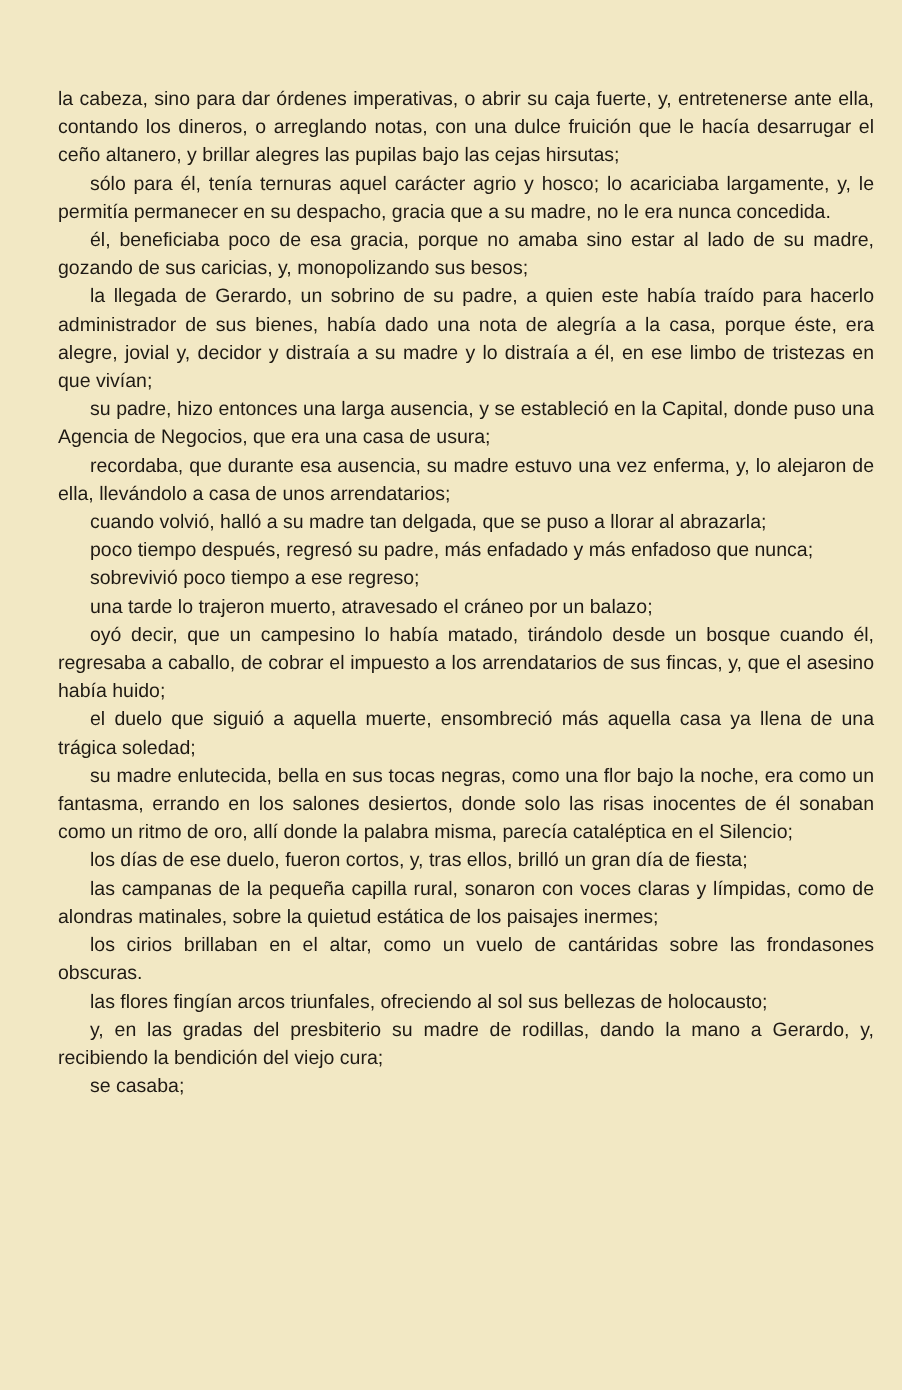la cabeza, sino para dar órdenes imperativas, o abrir su caja fuerte, y, entretenerse ante ella, contando los dineros, o arreglando notas, con una dulce fruición que le hacía desarrugar el ceño altanero, y brillar alegres las pupilas bajo las cejas hirsutas;
sólo para él, tenía ternuras aquel carácter agrio y hosco; lo acariciaba largamente, y, le permitía permanecer en su despacho, gracia que a su madre, no le era nunca concedida.
él, beneficiaba poco de esa gracia, porque no amaba sino estar al lado de su madre, gozando de sus caricias, y, monopolizando sus besos;
la llegada de Gerardo, un sobrino de su padre, a quien este había traído para hacerlo administrador de sus bienes, había dado una nota de alegría a la casa, porque éste, era alegre, jovial y, decidor y distraía a su madre y lo distraía a él, en ese limbo de tristezas en que vivían;
su padre, hizo entonces una larga ausencia, y se estableció en la Capital, donde puso una Agencia de Negocios, que era una casa de usura;
recordaba, que durante esa ausencia, su madre estuvo una vez enferma, y, lo alejaron de ella, llevándolo a casa de unos arrendatarios;
cuando volvió, halló a su madre tan delgada, que se puso a llorar al abrazarla;
poco tiempo después, regresó su padre, más enfadado y más enfadoso que nunca;
sobrevivió poco tiempo a ese regreso;
una tarde lo trajeron muerto, atravesado el cráneo por un balazo;
oyó decir, que un campesino lo había matado, tirándolo desde un bosque cuando él, regresaba a caballo, de cobrar el impuesto a los arrendatarios de sus fincas, y, que el asesino había huido;
el duelo que siguió a aquella muerte, ensombreció más aquella casa ya llena de una trágica soledad;
su madre enlutecida, bella en sus tocas negras, como una flor bajo la noche, era como un fantasma, errando en los salones desiertos, donde solo las risas inocentes de él sonaban como un ritmo de oro, allí donde la palabra misma, parecía cataléptica en el Silencio;
los días de ese duelo, fueron cortos, y, tras ellos, brilló un gran día de fiesta;
las campanas de la pequeña capilla rural, sonaron con voces claras y límpidas, como de alondras matinales, sobre la quietud estática de los paisajes inermes;
los cirios brillaban en el altar, como un vuelo de cantáridas sobre las frondasones obscuras.
las flores fingían arcos triunfales, ofreciendo al sol sus bellezas de holocausto;
y, en las gradas del presbiterio su madre de rodillas, dando la mano a Gerardo, y, recibiendo la bendición del viejo cura;
se casaba;